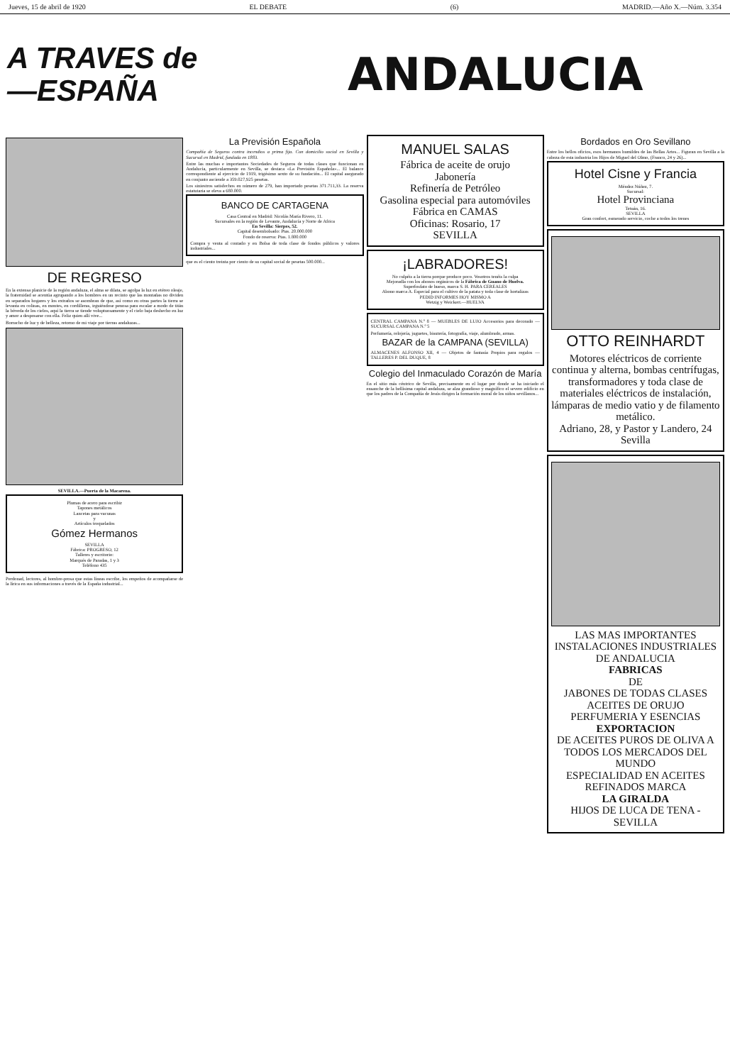Jueves, 15 de abril de 1920 EL DEBATE (6) MADRID.—Año X.—Núm. 3.354
A TRAVES de
—ESPAÑA
ANDALUCIA
DE REGRESO
En la extensa planicie de la región andaluza, el alma se dilata, se agolpa la luz en etéreo oleaje, la fraternidad se acentúa agrupando a los hombres en un recinto que las montañas no dividen en separados hogares y los extraños se asombran de que, así como en otras partes la tierra se levanta en colinas, en montes, en cordilleras, irguiéndose penosa para escalar a modo de titán la bóveda de los cielos, aquí la tierra se tiende voluptuosamente y el cielo baja deshecho en luz y amor a desposarse con ella. Feliz quien allí vive...
Borracho de luz y de belleza, retorno de mi viaje por tierras andaluzas...
SEVILLA.—Puerta de la Macarena.
Plumas de acero para escribir
Tapones metálicos
Lancetas para vacunas
y
Artículos troquelados
Gómez Hermanos
SEVILLA
Fábrica: PROGRESO, 12
Talleres y escritorio:
Marqués de Paradas, 1 y 3
Teléfono 435
Perdonad, lectores, al hombre-prosa que estas líneas escribe, los empeños de acompañarse de la lírica en sus informaciones a través de la España industrial...
La Previsión Española
Compañía de Seguros contra incendios a prima fija. Con domicilio social en Sevilla y Sucursal en Madrid, fundada en 1883.
Entre las muchas e importantes Sociedades de Seguros de todas clases que funcionan en Andalucía, particularmente en Sevilla, se destaca «La Previsión Española»... El balance correspondiente al ejercicio de 1919, trigésimo sexto de su fundación... El capital asegurado en conjunto asciende a 359.027,925 pesetas.
Los siniestros satisfechos en número de 279, han importado pesetas 371.711,33. La reserva estatutaria se eleva a 680.000.
BANCO DE CARTAGENA
Casa Central en Madrid: Nicolás María Rivero, 11.
Sucursales en la región de Levante, Andalucía y Norte de Africa
En Sevilla: Sierpes, 52.
Capital desembolsado: Ptas. 20.000.000
Fondo de reserva: Ptas. 1.800.000
Compra y venta al contado y en Bolsa de toda clase de fondos públicos y valores industriales...
que es el ciento treinta por ciento de su capital social de pesetas 500.000...
MANUEL SALAS
Fábrica de aceite de orujo
Jabonería
Refinería de Petróleo
Gasolina especial para automóviles
Fábrica en CAMAS
Oficinas: Rosario, 17
SEVILLA
¡LABRADORES!
No culpéis a la tierra porque produce poco. Vosotros tenéis la culpa
Mejoradla con los abonos orgánicos de la Fábrica de Guano de Huelva.
Superfosfato de hueso, marca S. H. PARA CEREALES
Abono marca A. Especial para el cultivo de la patata y toda clase de hortalizas
PEDID INFORMES HOY MISMO A
Wetzig y Weickert.—HUELVA
CENTRAL CAMPANA N.º 8 — MUEBLES DE LUJO Accesorios para decorado — SUCURSAL CAMPANA N.º 5
Perfumería, relojería, juguetes, bisutería, fotografía, viaje, alumbrado, armas.
BAZAR de la CAMPANA (SEVILLA)
ALMACENES ALFONSO XII, 4 — Objetos de fantasía Propios para regalos — TALLERES P. DEL DUQUE, 8
Colegio del Inmaculado Corazón de María
En el sitio más céntrico de Sevilla, precisamente en el lugar por donde se ha iniciado el ensanche de la bellísima capital andaluza, se alza grandioso y magnífico el severo edificio en que los padres de la Compañía de Jesús dirigen la formación moral de los niños sevillanos...
Bordados en Oro Sevillano
Entre los bellos oficios, esos hermanos humildes de las Bellas Artes... Figuran en Sevilla a la cabeza de esta industria los Hijos de Miguel del Olmo, (Franco, 24 y 26)...
Hotel Cisne y Francia
Méndez Núñez, 7.
Sucursal:
Hotel Provinciana
Tetuán, 16.
SEVILLA
Gran confort, esmerado servicio, coche a todos los trenes
OTTO REINHARDT
Motores eléctricos de corriente continua y alterna, bombas centrífugas, transformadores y toda clase de materiales eléctricos de instalación, lámparas de medio vatio y de filamento metálico.
Adriano, 28, y Pastor y Landero, 24
Sevilla
LAS MAS IMPORTANTES INSTALACIONES INDUSTRIALES DE ANDALUCIA
FABRICAS
DE
JABONES DE TODAS CLASES
ACEITES DE ORUJO
PERFUMERIA Y ESENCIAS
EXPORTACION
DE ACEITES PUROS DE OLIVA A TODOS LOS MERCADOS DEL MUNDO
ESPECIALIDAD EN ACEITES REFINADOS MARCA
LA GIRALDA
HIJOS DE LUCA DE TENA - SEVILLA